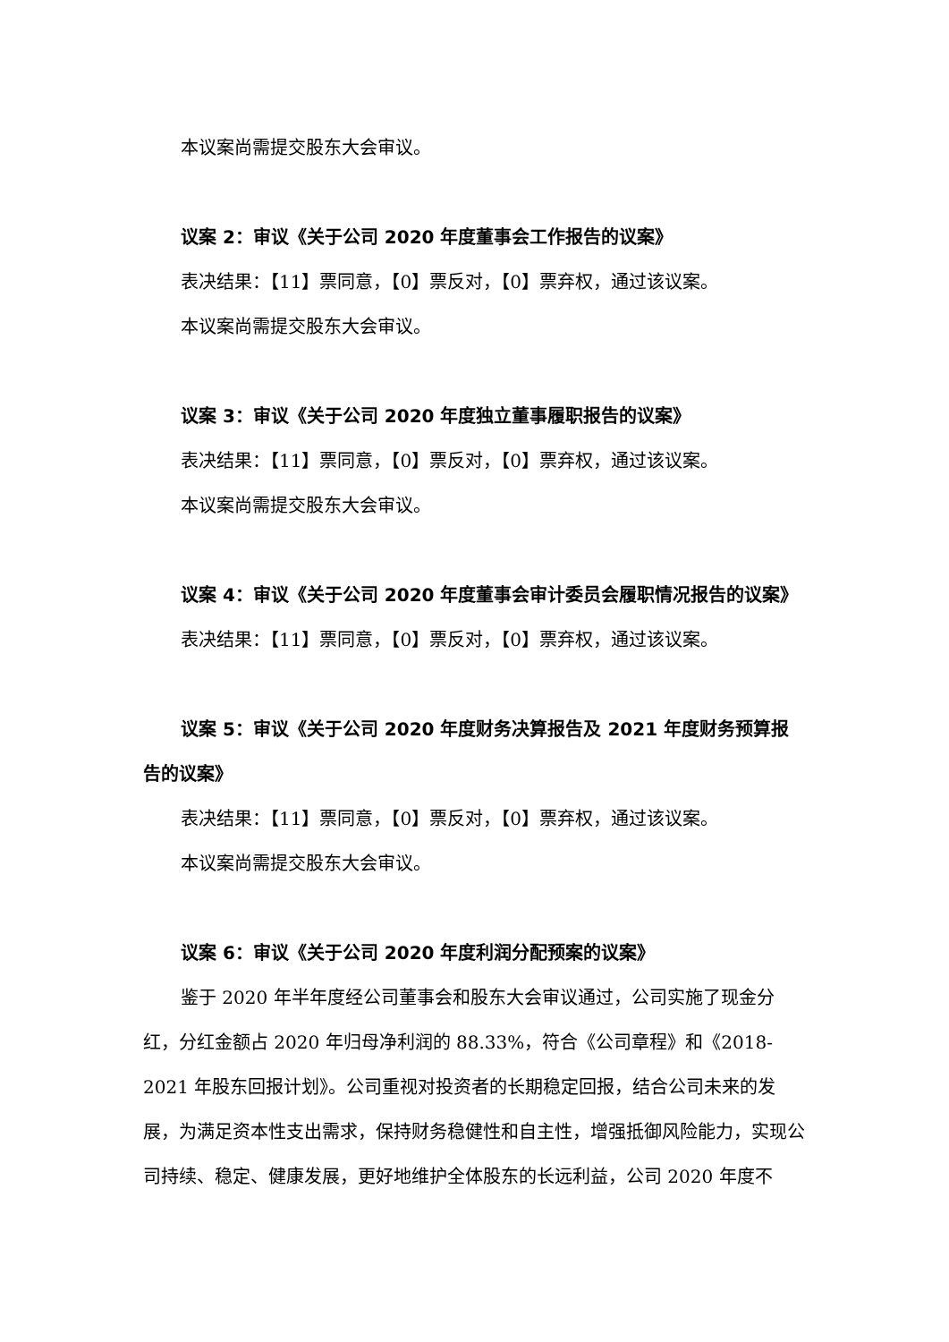本议案尚需提交股东大会审议。
议案 2：审议《关于公司 2020 年度董事会工作报告的议案》
表决结果：【11】票同意，【0】票反对，【0】票弃权，通过该议案。
本议案尚需提交股东大会审议。
议案 3：审议《关于公司 2020 年度独立董事履职报告的议案》
表决结果：【11】票同意，【0】票反对，【0】票弃权，通过该议案。
本议案尚需提交股东大会审议。
议案 4：审议《关于公司 2020 年度董事会审计委员会履职情况报告的议案》
表决结果：【11】票同意，【0】票反对，【0】票弃权，通过该议案。
议案 5：审议《关于公司 2020 年度财务决算报告及 2021 年度财务预算报告的议案》
表决结果：【11】票同意，【0】票反对，【0】票弃权，通过该议案。
本议案尚需提交股东大会审议。
议案 6：审议《关于公司 2020 年度利润分配预案的议案》
鉴于 2020 年半年度经公司董事会和股东大会审议通过，公司实施了现金分红，分红金额占 2020 年归母净利润的 88.33%，符合《公司章程》和《2018-2021 年股东回报计划》。公司重视对投资者的长期稳定回报，结合公司未来的发展，为满足资本性支出需求，保持财务稳健性和自主性，增强抵御风险能力，实现公司持续、稳定、健康发展，更好地维护全体股东的长远利益，公司 2020 年度不